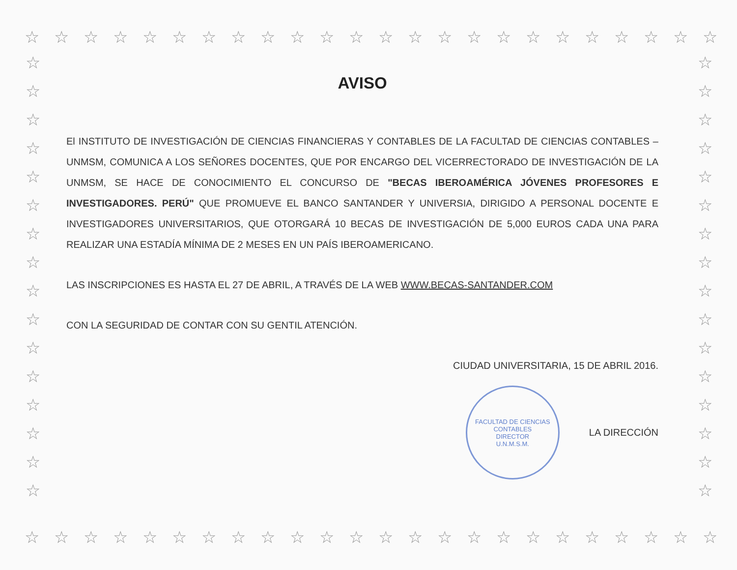☆ ☆ ☆ ☆ ☆ ☆ ☆ ☆ ☆ ☆ ☆ ☆ ☆ ☆ ☆ ☆ ☆ ☆ ☆ ☆ ☆ ☆ ☆ ☆
☆
☆
☆
☆
☆
☆
☆
☆
☆
☆
☆
☆
☆
☆
☆
☆
☆
☆
☆
☆
☆
☆
☆
☆
☆
☆
☆
☆
☆
☆
☆
☆
AVISO
El INSTITUTO DE INVESTIGACIÓN DE CIENCIAS FINANCIERAS Y CONTABLES DE LA FACULTAD DE CIENCIAS CONTABLES – UNMSM, COMUNICA A LOS SEÑORES DOCENTES, QUE POR ENCARGO DEL VICERRECTORADO DE INVESTIGACIÓN DE LA UNMSM, SE HACE DE CONOCIMIENTO EL CONCURSO DE "BECAS IBEROAMÉRICA JÓVENES PROFESORES E INVESTIGADORES. PERÚ" QUE PROMUEVE EL BANCO SANTANDER Y UNIVERSIA, DIRIGIDO A PERSONAL DOCENTE E INVESTIGADORES UNIVERSITARIOS, QUE OTORGARÁ 10 BECAS DE INVESTIGACIÓN DE 5,000 EUROS CADA UNA PARA REALIZAR UNA ESTADÍA MÍNIMA DE 2 MESES EN UN PAÍS IBEROAMERICANO.
LAS INSCRIPCIONES ES HASTA EL 27 DE ABRIL, A TRAVÉS DE LA WEB WWW.BECAS-SANTANDER.COM
CON LA SEGURIDAD DE CONTAR CON SU GENTIL ATENCIÓN.
CIUDAD UNIVERSITARIA, 15 DE ABRIL 2016.
FACULTAD DE CIENCIAS CONTABLES
DIRECTOR
U.N.M.S.M.
LA DIRECCIÓN
☆ ☆ ☆ ☆ ☆ ☆ ☆ ☆ ☆ ☆ ☆ ☆ ☆ ☆ ☆ ☆ ☆ ☆ ☆ ☆ ☆ ☆ ☆ ☆